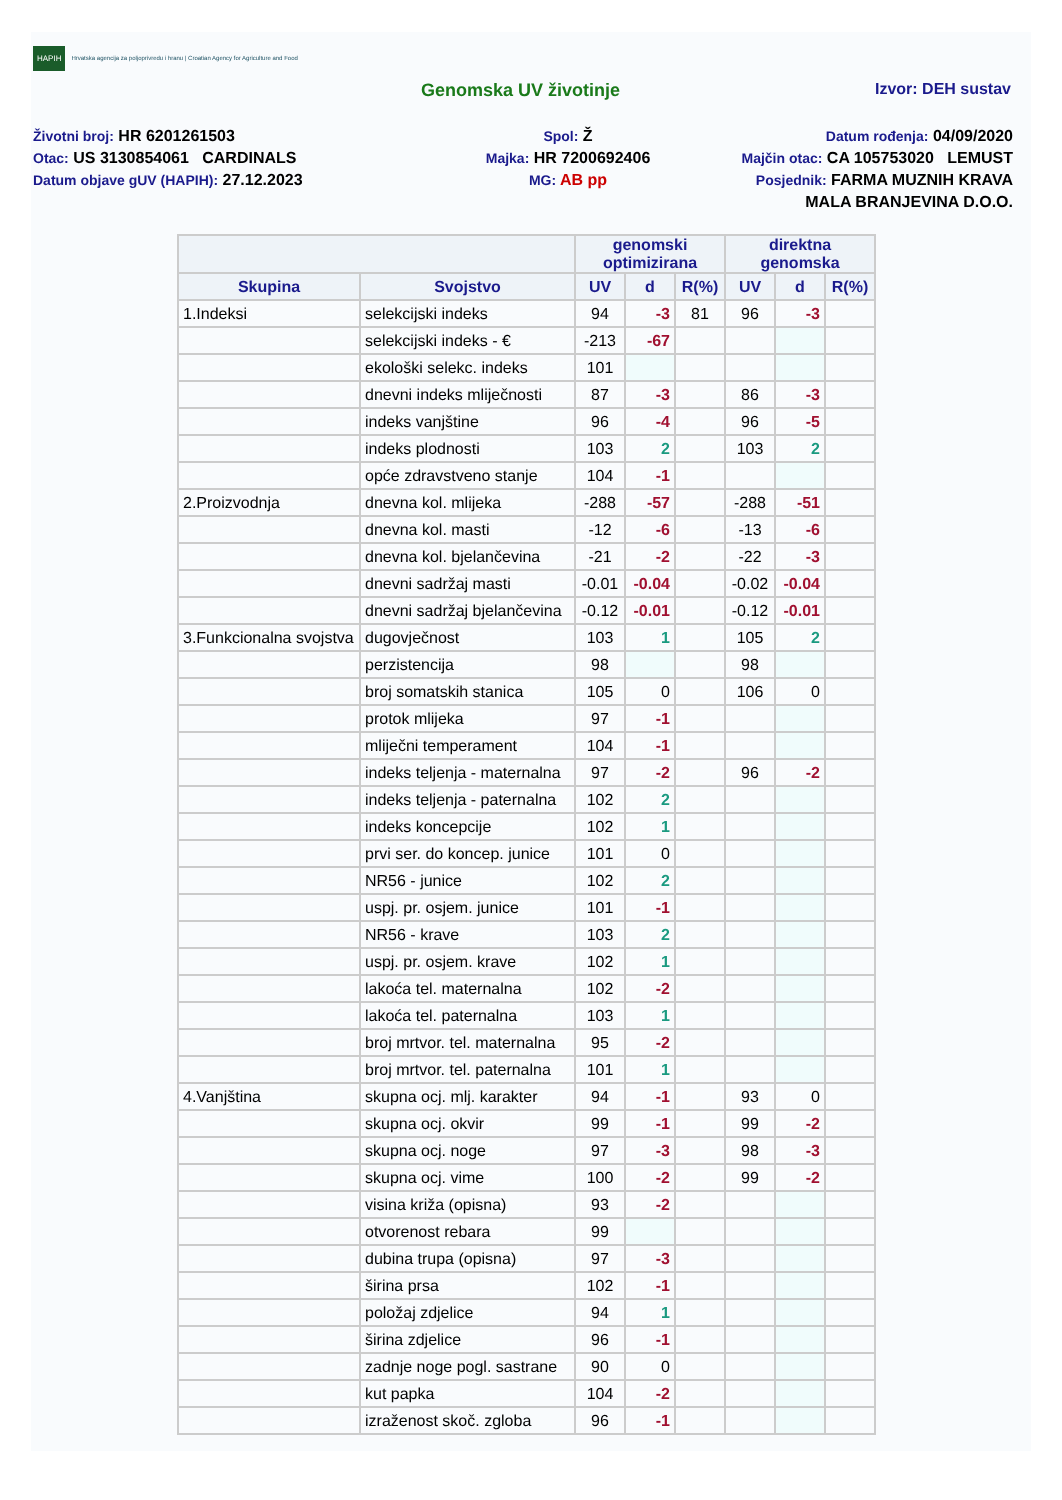HAPIH Hrvatska agencija za poljoprivredu i hranu | Croatian Agency for Agriculture and Food
Genomska UV životinje Izvor: DEH sustav
Životni broj: HR 6201261503
Otac: US 3130854061 CARDINALS
Datum objave gUV (HAPIH): 27.12.2023
Spol: Ž
Majka: HR 7200692406
MG: AB pp
Datum rođenja: 04/09/2020
Majčin otac: CA 105753020 LEMUST
Posjednik: FARMA MUZNIH KRAVA
MALA BRANJEVINA D.O.O.
| | | genomski optimizirana | | | direktna genomska | | |
| --- | --- | --- | --- | --- | --- | --- | --- |
| Skupina | Svojstvo | UV | d | R(%) | UV | d | R(%) |
| 1.Indeksi | selekcijski indeks | 94 | -3 | 81 | 96 | -3 | |
| | selekcijski indeks - € | -213 | -67 | | | | |
| | ekološki selekc. indeks | 101 | | | | | |
| | dnevni indeks mliječnosti | 87 | -3 | | 86 | -3 | |
| | indeks vanjštine | 96 | -4 | | 96 | -5 | |
| | indeks plodnosti | 103 | 2 | | 103 | 2 | |
| | opće zdravstveno stanje | 104 | -1 | | | | |
| 2.Proizvodnja | dnevna kol. mlijeka | -288 | -57 | | -288 | -51 | |
| | dnevna kol. masti | -12 | -6 | | -13 | -6 | |
| | dnevna kol. bjelančevina | -21 | -2 | | -22 | -3 | |
| | dnevni sadržaj masti | -0.01 | -0.04 | | -0.02 | -0.04 | |
| | dnevni sadržaj bjelančevina | -0.12 | -0.01 | | -0.12 | -0.01 | |
| 3.Funkcionalna svojstva | dugovječnost | 103 | 1 | | 105 | 2 | |
| | perzistencija | 98 | | | 98 | | |
| | broj somatskih stanica | 105 | 0 | | 106 | 0 | |
| | protok mlijeka | 97 | -1 | | | | |
| | mliječni temperament | 104 | -1 | | | | |
| | indeks teljenja - maternalna | 97 | -2 | | 96 | -2 | |
| | indeks teljenja - paternalna | 102 | 2 | | | | |
| | indeks koncepcije | 102 | 1 | | | | |
| | prvi ser. do koncep. junice | 101 | 0 | | | | |
| | NR56 - junice | 102 | 2 | | | | |
| | uspj. pr. osjem. junice | 101 | -1 | | | | |
| | NR56 - krave | 103 | 2 | | | | |
| | uspj. pr. osjem. krave | 102 | 1 | | | | |
| | lakoća tel. maternalna | 102 | -2 | | | | |
| | lakoća tel. paternalna | 103 | 1 | | | | |
| | broj mrtvor. tel. maternalna | 95 | -2 | | | | |
| | broj mrtvor. tel. paternalna | 101 | 1 | | | | |
| 4.Vanjština | skupna ocj. mlj. karakter | 94 | -1 | | 93 | 0 | |
| | skupna ocj. okvir | 99 | -1 | | 99 | -2 | |
| | skupna ocj. noge | 97 | -3 | | 98 | -3 | |
| | skupna ocj. vime | 100 | -2 | | 99 | -2 | |
| | visina križa (opisna) | 93 | -2 | | | | |
| | otvorenost rebara | 99 | | | | | |
| | dubina trupa (opisna) | 97 | -3 | | | | |
| | širina prsa | 102 | -1 | | | | |
| | položaj zdjelice | 94 | 1 | | | | |
| | širina zdjelice | 96 | -1 | | | | |
| | zadnje noge pogl. sastrane | 90 | 0 | | | | |
| | kut papka | 104 | -2 | | | | |
| | izraženost skoč. zgloba | 96 | -1 | | | | |